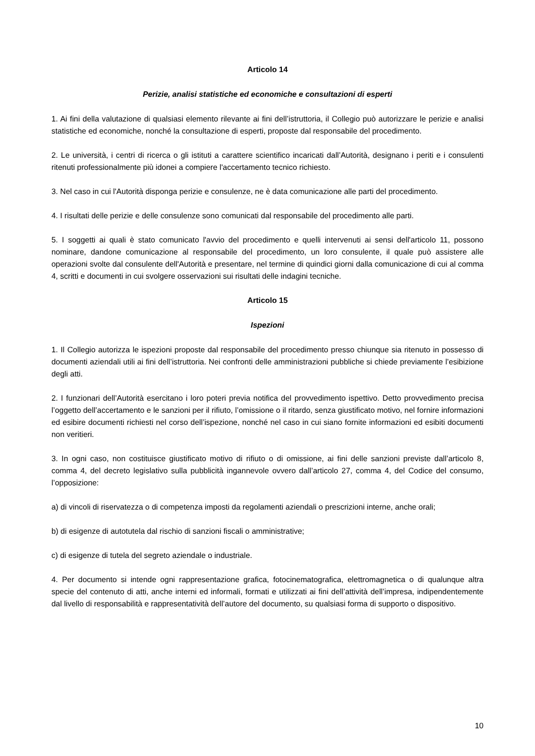Articolo 14
Perizie, analisi statistiche ed economiche e consultazioni di esperti
1. Ai fini della valutazione di qualsiasi elemento rilevante ai fini dell’istruttoria, il Collegio può autorizzare le perizie e analisi statistiche ed economiche, nonché la consultazione di esperti, proposte dal responsabile del procedimento.
2. Le università, i centri di ricerca o gli istituti a carattere scientifico incaricati dall’Autorità, designano i periti e i consulenti ritenuti professionalmente più idonei a compiere l'accertamento tecnico richiesto.
3. Nel caso in cui l'Autorità disponga perizie e consulenze, ne è data comunicazione alle parti del procedimento.
4. I risultati delle perizie e delle consulenze sono comunicati dal responsabile del procedimento alle parti.
5. I soggetti ai quali è stato comunicato l'avvio del procedimento e quelli intervenuti ai sensi dell'articolo 11, possono nominare, dandone comunicazione al responsabile del procedimento, un loro consulente, il quale può assistere alle operazioni svolte dal consulente dell'Autorità e presentare, nel termine di quindici giorni dalla comunicazione di cui al comma 4, scritti e documenti in cui svolgere osservazioni sui risultati delle indagini tecniche.
Articolo 15
Ispezioni
1. Il Collegio autorizza le ispezioni proposte dal responsabile del procedimento presso chiunque sia ritenuto in possesso di documenti aziendali utili ai fini dell’istruttoria. Nei confronti delle amministrazioni pubbliche si chiede previamente l’esibizione degli atti.
2. I funzionari dell’Autorità esercitano i loro poteri previa notifica del provvedimento ispettivo. Detto provvedimento precisa l’oggetto dell’accertamento e le sanzioni per il rifiuto, l’omissione o il ritardo, senza giustificato motivo, nel fornire informazioni ed esibire documenti richiesti nel corso dell’ispezione, nonché nel caso in cui siano fornite informazioni ed esibiti documenti non veritieri.
3. In ogni caso, non costituisce giustificato motivo di rifiuto o di omissione, ai fini delle sanzioni previste dall’articolo 8, comma 4, del decreto legislativo sulla pubblicità ingannevole ovvero dall’articolo 27, comma 4, del Codice del consumo, l’opposizione:
a) di vincoli di riservatezza o di competenza imposti da regolamenti aziendali o prescrizioni interne, anche orali;
b) di esigenze di autotutela dal rischio di sanzioni fiscali o amministrative;
c) di esigenze di tutela del segreto aziendale o industriale.
4. Per documento si intende ogni rappresentazione grafica, fotocinematografica, elettromagnetica o di qualunque altra specie del contenuto di atti, anche interni ed informali, formati e utilizzati ai fini dell’attività dell’impresa, indipendentemente dal livello di responsabilità e rappresentatività dell’autore del documento, su qualsiasi forma di supporto o dispositivo.
10